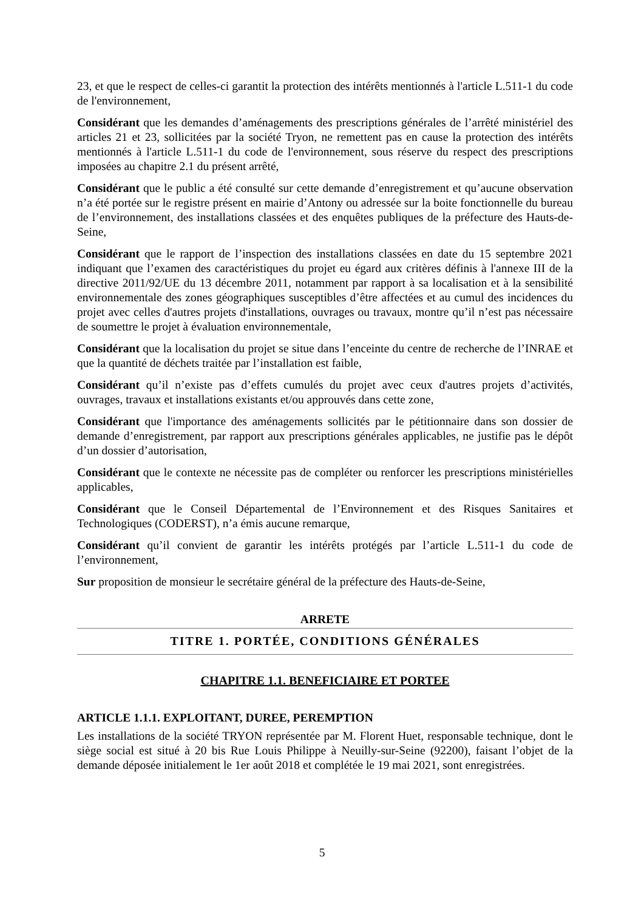23, et que le respect de celles-ci garantit la protection des intérêts mentionnés à l'article L.511-1 du code de l'environnement,
Considérant que les demandes d’aménagements des prescriptions générales de l’arrêté ministériel des articles 21 et 23, sollicitées par la société Tryon, ne remettent pas en cause la protection des intérêts mentionnés à l'article L.511-1 du code de l'environnement, sous réserve du respect des prescriptions imposées au chapitre 2.1 du présent arrêté,
Considérant que le public a été consulté sur cette demande d’enregistrement et qu’aucune observation n’a été portée sur le registre présent en mairie d’Antony ou adressée sur la boite fonctionnelle du bureau de l’environnement, des installations classées et des enquêtes publiques de la préfecture des Hauts-de-Seine,
Considérant que le rapport de l’inspection des installations classées en date du 15 septembre 2021 indiquant que l’examen des caractéristiques du projet eu égard aux critères définis à l'annexe III de la directive 2011/92/UE du 13 décembre 2011, notamment par rapport à sa localisation et à la sensibilité environnementale des zones géographiques susceptibles d’être affectées et au cumul des incidences du projet avec celles d'autres projets d'installations, ouvrages ou travaux, montre qu’il n’est pas nécessaire de soumettre le projet à évaluation environnementale,
Considérant que la localisation du projet se situe dans l’enceinte du centre de recherche de l’INRAE et que la quantité de déchets traitée par l’installation est faible,
Considérant qu’il n’existe pas d’effets cumulés du projet avec ceux d'autres projets d’activités, ouvrages, travaux et installations existants et/ou approuvés dans cette zone,
Considérant que l'importance des aménagements sollicités par le pétitionnaire dans son dossier de demande d’enregistrement, par rapport aux prescriptions générales applicables, ne justifie pas le dépôt d’un dossier d’autorisation,
Considérant que le contexte ne nécessite pas de compléter ou renforcer les prescriptions ministérielles applicables,
Considérant que le Conseil Départemental de l’Environnement et des Risques Sanitaires et Technologiques (CODERST), n’a émis aucune remarque,
Considérant qu’il convient de garantir les intérêts protégés par l’article L.511-1 du code de l’environnement,
Sur proposition de monsieur le secrétaire général de la préfecture des Hauts-de-Seine,
ARRETE
TITRE 1. PORTÉE, CONDITIONS GÉNÉRALES
CHAPITRE 1.1. BENEFICIAIRE ET PORTEE
ARTICLE 1.1.1. EXPLOITANT, DUREE, PEREMPTION
Les installations de la société TRYON représentée par M. Florent Huet, responsable technique, dont le siège social est situé à 20 bis Rue Louis Philippe à Neuilly-sur-Seine (92200), faisant l’objet de la demande déposée initialement le 1er août 2018 et complétée le 19 mai 2021, sont enregistrées.
5